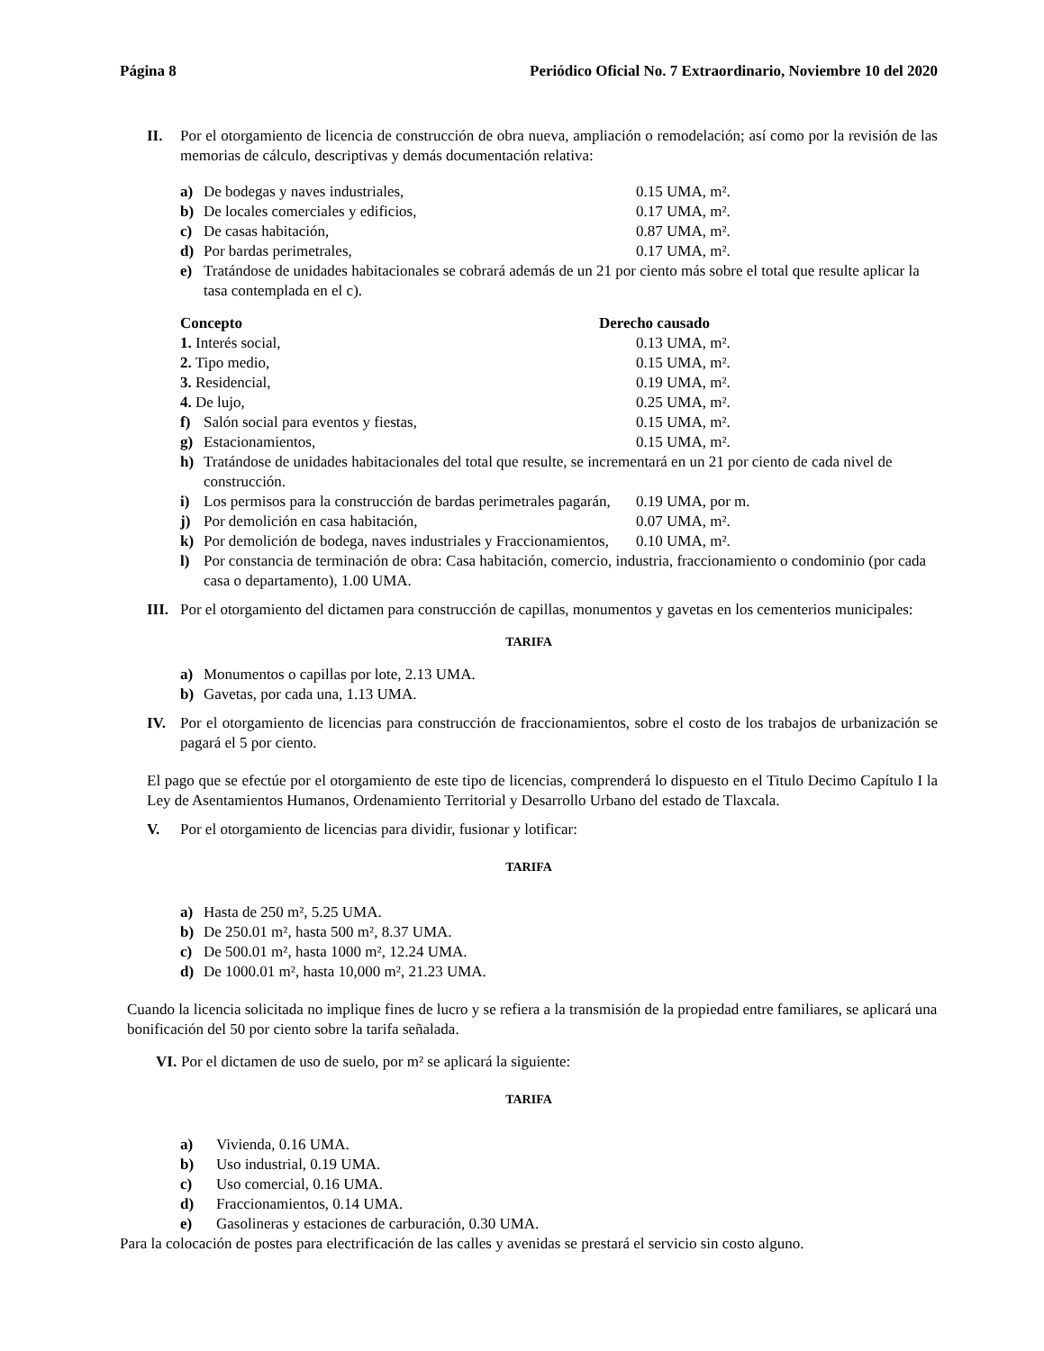Página 8 Periódico Oficial No. 7 Extraordinario, Noviembre 10 del 2020
II. Por el otorgamiento de licencia de construcción de obra nueva, ampliación o remodelación; así como por la revisión de las memorias de cálculo, descriptivas y demás documentación relativa:
a) De bodegas y naves industriales, 0.15 UMA, m².
b) De locales comerciales y edificios, 0.17 UMA, m².
c) De casas habitación, 0.87 UMA, m².
d) Por bardas perimetrales, 0.17 UMA, m².
e) Tratándose de unidades habitacionales se cobrará además de un 21 por ciento más sobre el total que resulte aplicar la tasa contemplada en el c).
Concepto Derecho causado
1. Interés social, 0.13 UMA, m².
2. Tipo medio, 0.15 UMA, m².
3. Residencial, 0.19 UMA, m².
4. De lujo, 0.25 UMA, m².
f) Salón social para eventos y fiestas, 0.15 UMA, m².
g) Estacionamientos, 0.15 UMA, m².
h) Tratándose de unidades habitacionales del total que resulte, se incrementará en un 21 por ciento de cada nivel de construcción.
i) Los permisos para la construcción de bardas perimetrales pagarán,
0.19 UMA, por m.
j) Por demolición en casa habitación, 0.07 UMA, m².
k) Por demolición de bodega, naves industriales y Fraccionamientos,
0.10 UMA, m².
l) Por constancia de terminación de obra: Casa habitación, comercio, industria, fraccionamiento o condominio (por cada casa o departamento), 1.00 UMA.
III. Por el otorgamiento del dictamen para construcción de capillas, monumentos y gavetas en los cementerios municipales:
TARIFA
a) Monumentos o capillas por lote, 2.13 UMA.
b) Gavetas, por cada una, 1.13 UMA.
IV. Por el otorgamiento de licencias para construcción de fraccionamientos, sobre el costo de los trabajos de urbanización se pagará el 5 por ciento.
El pago que se efectúe por el otorgamiento de este tipo de licencias, comprenderá lo dispuesto en el Titulo Decimo Capítulo I la Ley de Asentamientos Humanos, Ordenamiento Territorial y Desarrollo Urbano del estado de Tlaxcala.
V. Por el otorgamiento de licencias para dividir, fusionar y lotificar:
TARIFA
a) Hasta de 250 m², 5.25 UMA.
b) De 250.01 m², hasta 500 m², 8.37 UMA.
c) De 500.01 m², hasta 1000 m², 12.24 UMA.
d) De 1000.01 m², hasta 10,000 m², 21.23 UMA.
Cuando la licencia solicitada no implique fines de lucro y se refiera a la transmisión de la propiedad entre familiares, se aplicará una bonificación del 50 por ciento sobre la tarifa señalada.
VI. Por el dictamen de uso de suelo, por m² se aplicará la siguiente:
TARIFA
a) Vivienda, 0.16 UMA.
b) Uso industrial, 0.19 UMA.
c) Uso comercial, 0.16 UMA.
d) Fraccionamientos, 0.14 UMA.
e) Gasolineras y estaciones de carburación, 0.30 UMA.
Para la colocación de postes para electrificación de las calles y avenidas se prestará el servicio sin costo alguno.